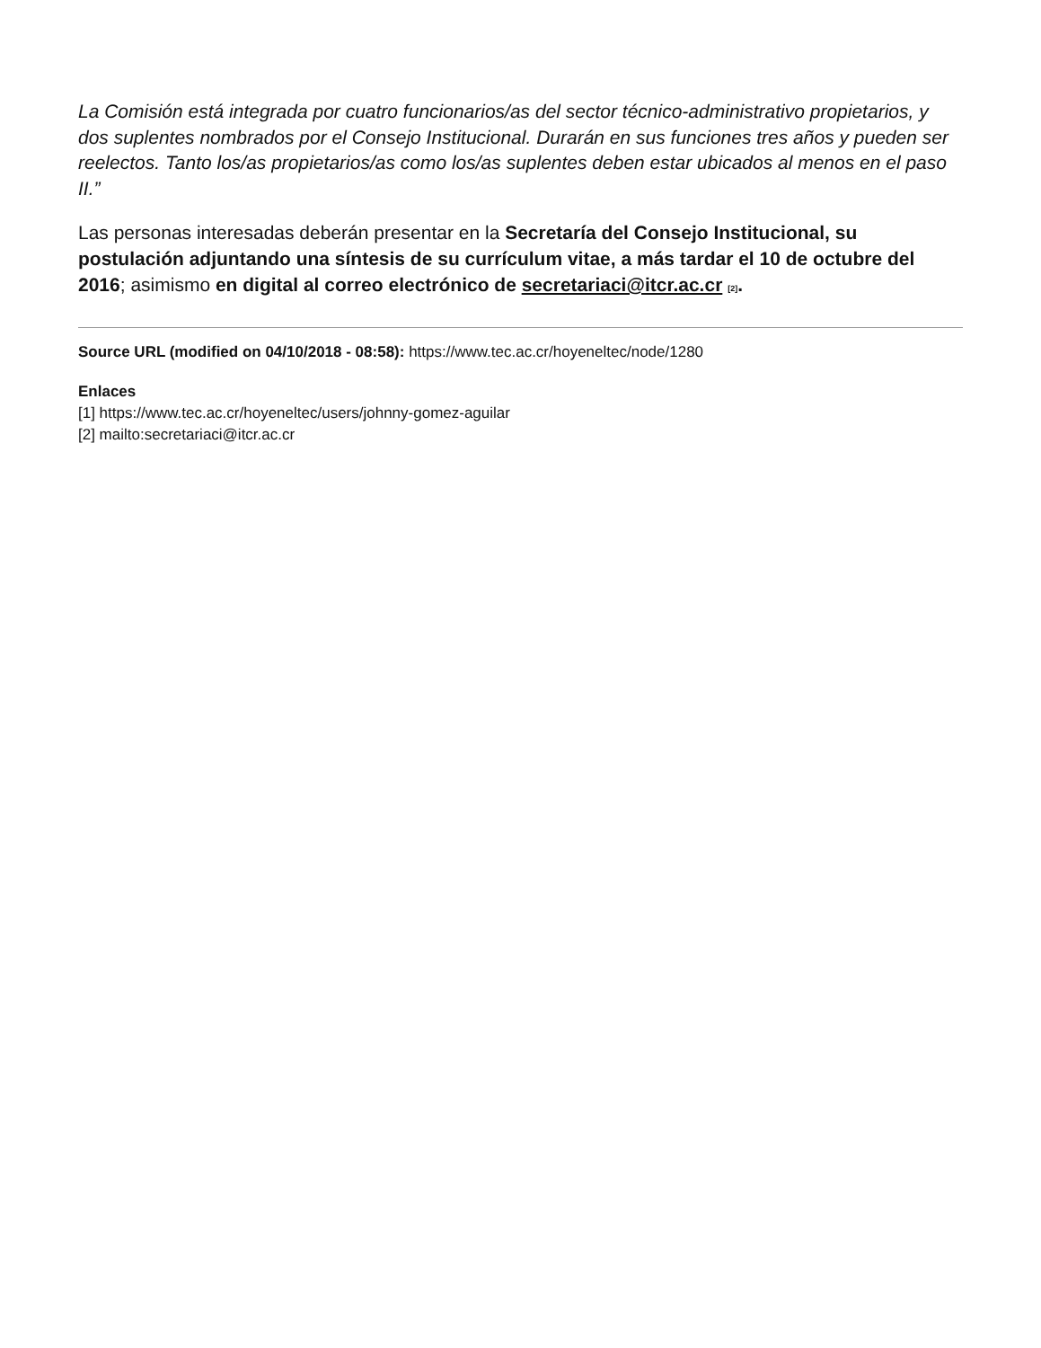La Comisión está integrada por cuatro funcionarios/as del sector técnico-administrativo propietarios, y dos suplentes nombrados por el Consejo Institucional. Durarán en sus funciones tres años y pueden ser reelectos. Tanto los/as propietarios/as como los/as suplentes deben estar ubicados al menos en el paso II.”
Las personas interesadas deberán presentar en la Secretaría del Consejo Institucional, su postulación adjuntando una síntesis de su currículum vitae, a más tardar el 10 de octubre del 2016; asimismo en digital al correo electrónico de secretariaci@itcr.ac.cr <sup>[2]</sup>.
Source URL (modified on 04/10/2018 - 08:58): https://www.tec.ac.cr/hoyeneltec/node/1280
Enlaces
[1] https://www.tec.ac.cr/hoyeneltec/users/johnny-gomez-aguilar
[2] mailto:secretariaci@itcr.ac.cr